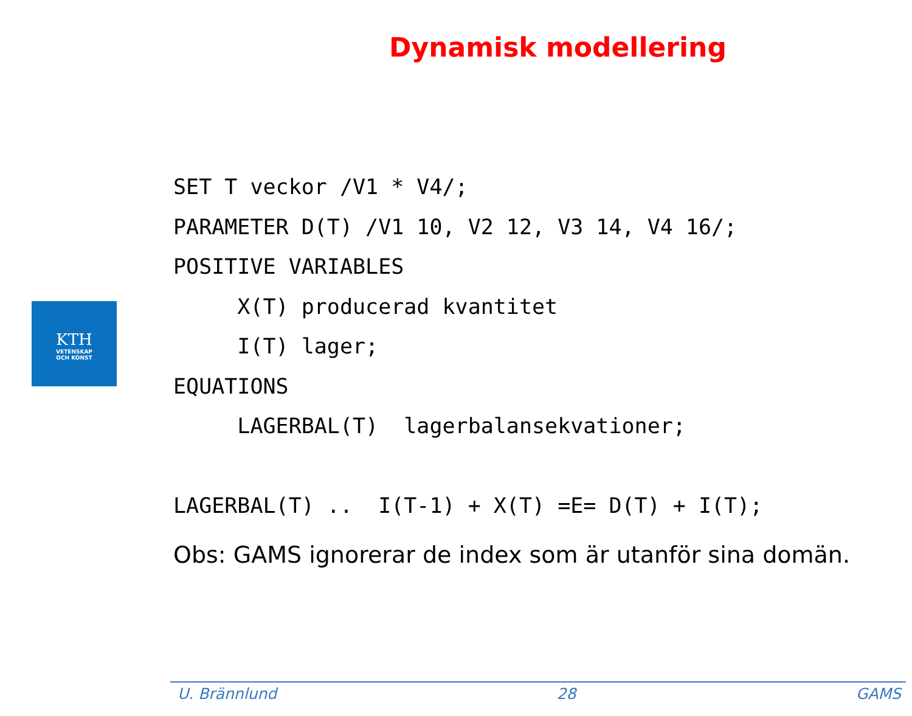Dynamisk modellering
KTH
VETENSKAP
OCH KONST
SET T veckor /V1 * V4/; PARAMETER D(T) /V1 10, V2 12, V3 14, V4 16/; POSITIVE VARIABLES X(T) producerad kvantitet I(T) lager; EQUATIONS LAGERBAL(T) lagerbalansekvationer; LAGERBAL(T) .. I(T-1) + X(T) =E= D(T) + I(T);
Obs: GAMS ignorerar de index som är utanför sina domän.
U. Brännlund 28 GAMS